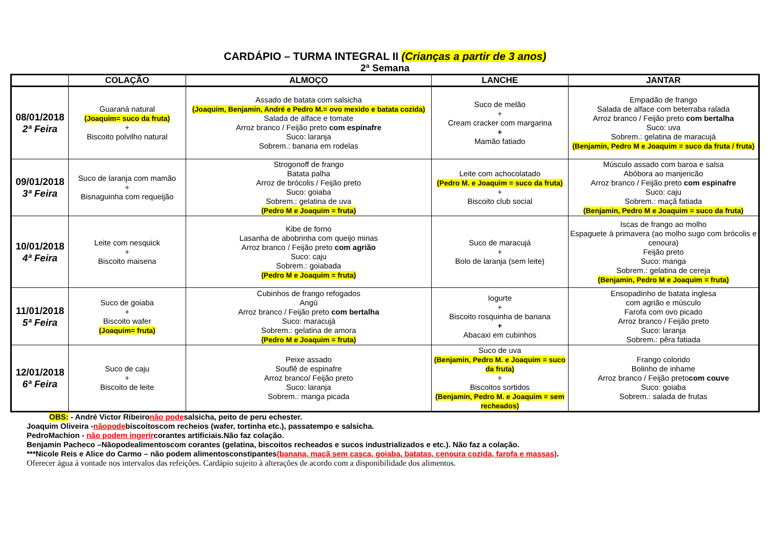CARDÁPIO – TURMA INTEGRAL II (Crianças a partir de 3 anos)
2ª Semana
| | COLAÇÃO | ALMOÇO | LANCHE | JANTAR |
| --- | --- | --- | --- | --- |
| 08/01/2018 2ª Feira | Guaraná natural (Joaquim= suco da fruta) + Biscoito polvilho natural | Assado de batata com salsicha (Joaquim, Benjamin, André e Pedro M.= ovo mexido e batata cozida) Salada de alface e tomate Arroz branco / Feijão preto com espinafre Suco: laranja Sobrem.: banana em rodelas | Suco de melão + Cream cracker com margarina + Mamão fatiado | Empadão de frango Salada de alface com beterraba ralada Arroz branco / Feijão preto com bertalha Suco: uva Sobrem.: gelatina de maracujá (Benjamin, Pedro M e Joaquim = suco da fruta / fruta) |
| 09/01/2018 3ª Feira | Suco de laranja com mamão + Bisnaguinha com requeijão | Strogonoff de frango Batata palha Arroz de brócolis / Feijão preto Suco: goiaba Sobrem.: gelatina de uva (Pedro M e Joaquim = fruta) | Leite com achocolatado (Pedro M. e Joaquim = suco da fruta) + Biscoito club social | Músculo assado com baroa e salsa Abóbora ao manjericão Arroz branco / Feijão preto com espinafre Suco: caju Sobrem.: maçã fatiada (Benjamin, Pedro M e Joaquim = suco da fruta) |
| 10/01/2018 4ª Feira | Leite com nesquick + Biscoito maisena | Kibe de forno Lasanha de abobrinha com queijo minas Arroz branco / Feijão preto com agrião Suco: caju Sobrem.: goiabada (Pedro M e Joaquim = fruta) | Suco de maracujá + Bolo de laranja (sem leite) | Iscas de frango ao molho Espaguete à primavera (ao molho sugo com brócolis e cenoura) Feijão preto Suco: manga Sobrem.: gelatina de cereja (Benjamin, Pedro M e Joaquim = fruta) |
| 11/01/2018 5ª Feira | Suco de goiaba + Biscoito wafer (Joaquim= fruta) | Cubinhos de frango refogados Angú Arroz branco / Feijão preto com bertalha Suco: maracujá Sobrem.: gelatina de amora (Pedro M e Joaquim = fruta) | Iogurte + Biscoito rosquinha de banana + Abacaxi em cubinhos | Ensopadinho de batata inglesa com agrião e músculo Farofa com ovo picado Arroz branco / Feijão preto Suco: laranja Sobrem.: pêra fatiada |
| 12/01/2018 6ª Feira | Suco de caju + Biscoito de leite | Peixe assado Souflê de espinafre Arroz branco/ Feijão preto Suco: laranja Sobrem.: manga picada | Suco de uva (Benjamin, Pedro M. e Joaquim = suco da fruta) + Biscoitos sortidos (Benjamin, Pedro M. e Joaquim = sem recheados) | Frango colorido Bolinho de inhame Arroz branco / Feijão preto com couve Suco: goiaba Sobrem.: salada de frutas |
OBS: - André Victor Ribeironão podesalsicha, peito de peru echester.
Joaquim Oliveira -nãopodebiscoitoscom recheios (wafer, tortinha etc.), passatempo e salsicha.
PedroMachion - não podem ingerircorantes artificiais.Não faz colação.
Benjamin Pacheco –Nãopodealimentoscom corantes (gelatina, biscoitos recheados e sucos industrializados e etc.). Não faz a colação.
***Nicole Reis e Alice do Carmo – não podem alimentosconstipantes(banana, maçã sem casca, goiaba, batatas, cenoura cozida, farofa e massas).
Oferecer água á vontade nos intervalos das refeições. Cardápio sujeito à alterações de acordo com a disponibilidade dos alimentos.